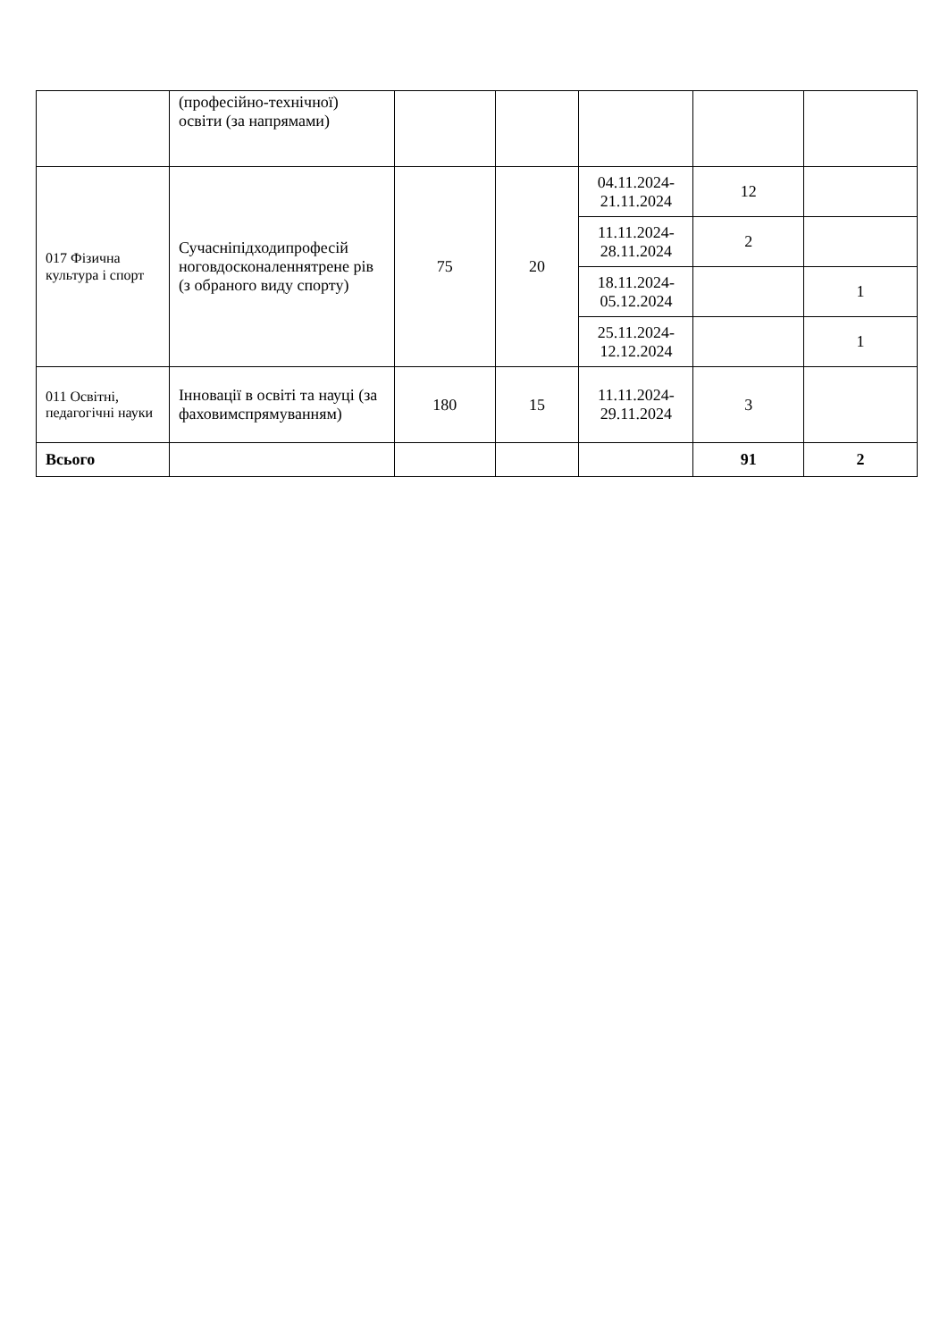| | (професійно-технічної) освіти (за напрямами) | | | | | |
| 017 Фізична культура і спорт | Сучасніпідходипрофесій ноговдосконаленнятрене рів (з обраного виду спорту) | 75 | 20 | 04.11.2024-21.11.2024 | 12 | |
| | | | | 11.11.2024-28.11.2024 | 2 | |
| | | | | 18.11.2024-05.12.2024 | | 1 |
| | | | | 25.11.2024-12.12.2024 | | 1 |
| 011 Освітні, педагогічні науки | Інновації в освіті та науці (за фаховимспрямуванням) | 180 | 15 | 11.11.2024-29.11.2024 | 3 | |
| Всього | | | | | 91 | 2 |